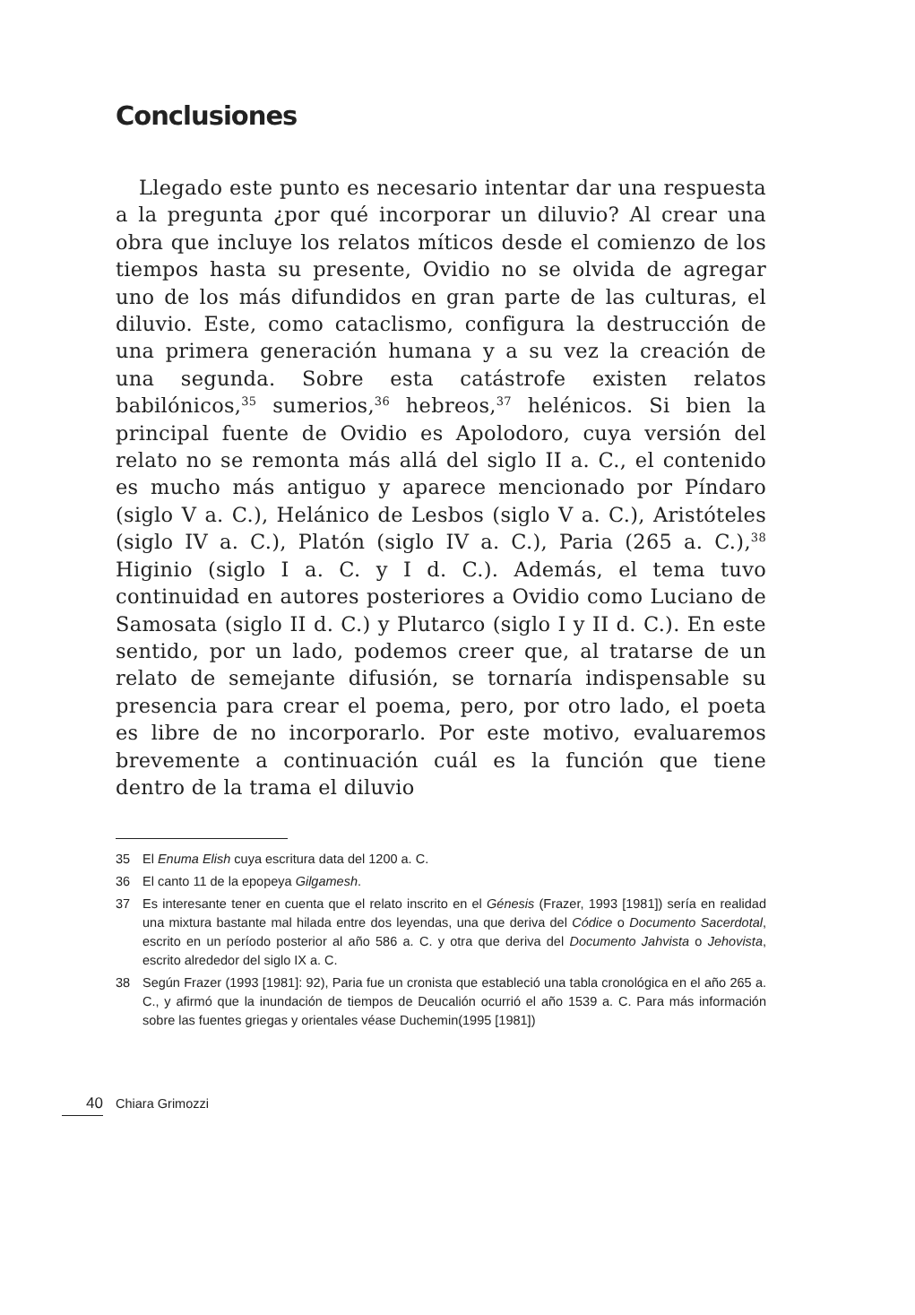Conclusiones
Llegado este punto es necesario intentar dar una respuesta a la pregunta ¿por qué incorporar un diluvio? Al crear una obra que incluye los relatos míticos desde el comienzo de los tiempos hasta su presente, Ovidio no se olvida de agregar uno de los más difundidos en gran parte de las culturas, el diluvio. Este, como cataclismo, configura la destrucción de una primera generación humana y a su vez la creación de una segunda. Sobre esta catástrofe existen relatos babilónicos,<sup>35</sup> sumerios,<sup>36</sup> hebreos,<sup>37</sup> helénicos. Si bien la principal fuente de Ovidio es Apolodoro, cuya versión del relato no se remonta más allá del siglo II a. C., el contenido es mucho más antiguo y aparece mencionado por Píndaro (siglo V a. C.), Helánico de Lesbos (siglo V a. C.), Aristóteles (siglo IV a. C.), Platón (siglo IV a. C.), Paria (265 a. C.),<sup>38</sup> Higinio (siglo I a. C. y I d. C.). Además, el tema tuvo continuidad en autores posteriores a Ovidio como Luciano de Samosata (siglo II d. C.) y Plutarco (siglo I y II d. C.). En este sentido, por un lado, podemos creer que, al tratarse de un relato de semejante difusión, se tornaría indispensable su presencia para crear el poema, pero, por otro lado, el poeta es libre de no incorporarlo. Por este motivo, evaluaremos brevemente a continuación cuál es la función que tiene dentro de la trama el diluvio
35 El Enuma Elish cuya escritura data del 1200 a. C.
36 El canto 11 de la epopeya Gilgamesh.
37 Es interesante tener en cuenta que el relato inscrito en el Génesis (Frazer, 1993 [1981]) sería en realidad una mixtura bastante mal hilada entre dos leyendas, una que deriva del Códice o Documento Sacerdotal, escrito en un período posterior al año 586 a. C. y otra que deriva del Documento Jahvista o Jehovista, escrito alrededor del siglo IX a. C.
38 Según Frazer (1993 [1981]: 92), Paria fue un cronista que estableció una tabla cronológica en el año 265 a. C., y afirmó que la inundación de tiempos de Deucalión ocurrió el año 1539 a. C. Para más información sobre las fuentes griegas y orientales véase Duchemin(1995 [1981])
40 Chiara Grimozzi